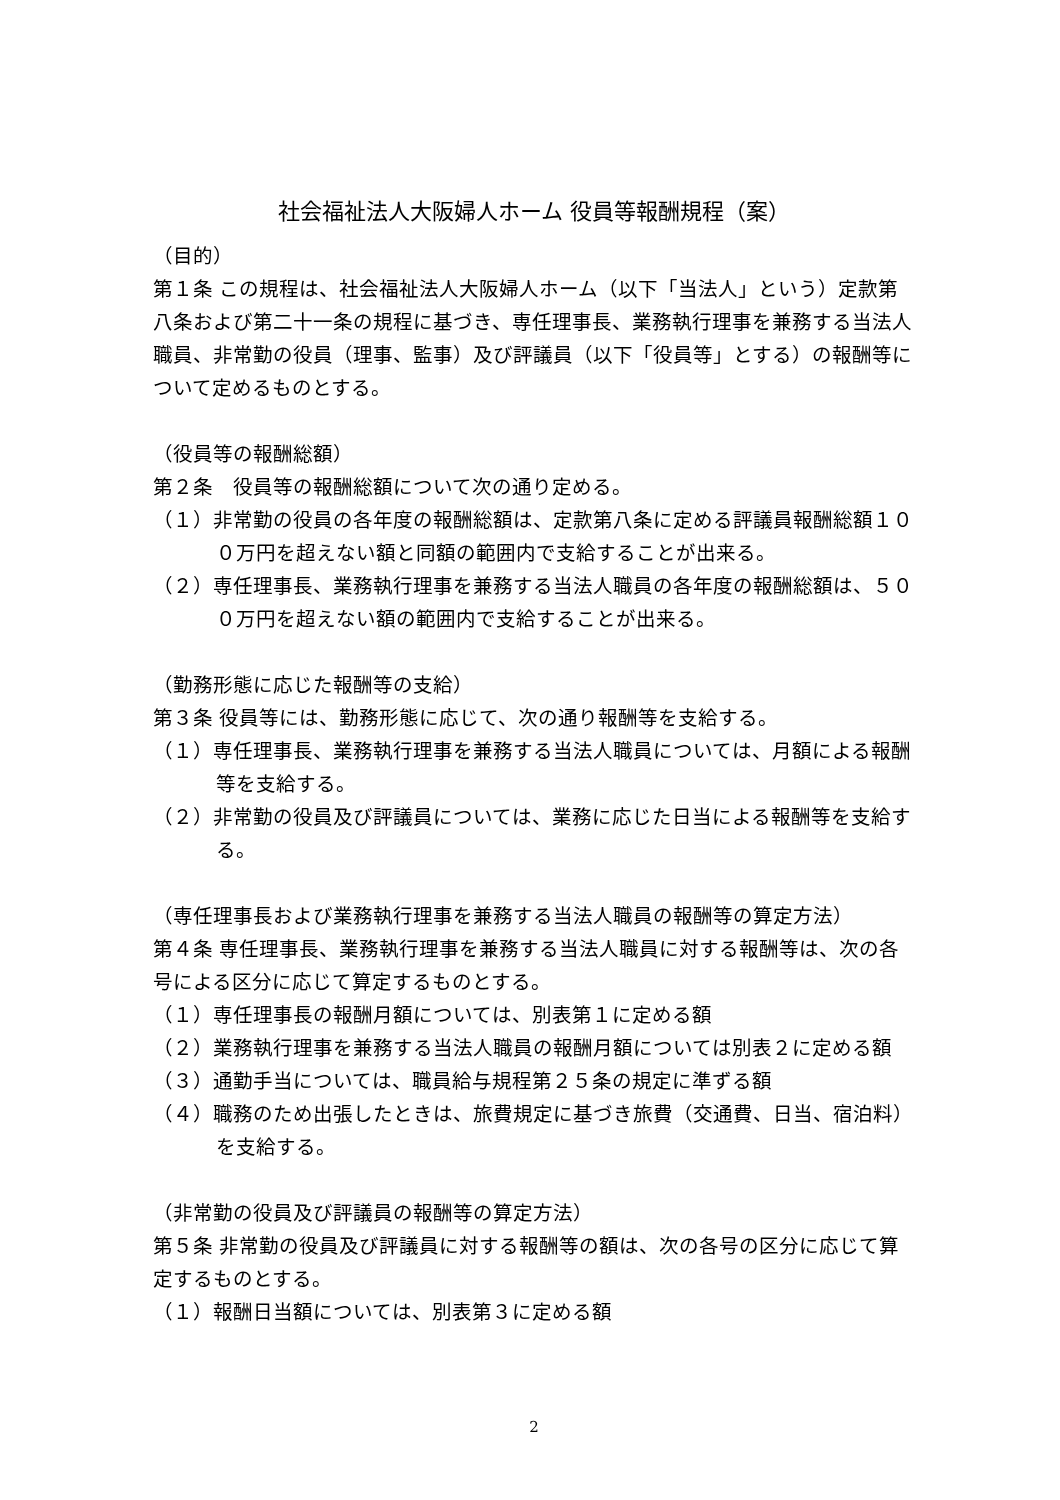社会福祉法人大阪婦人ホーム 役員等報酬規程（案）
（目的）
第１条 この規程は、社会福祉法人大阪婦人ホーム（以下「当法人」という）定款第八条および第二十一条の規程に基づき、専任理事長、業務執行理事を兼務する当法人職員、非常勤の役員（理事、監事）及び評議員（以下「役員等」とする）の報酬等について定めるものとする。
（役員等の報酬総額）
第２条　役員等の報酬総額について次の通り定める。
（１）非常勤の役員の各年度の報酬総額は、定款第八条に定める評議員報酬総額１００万円を超えない額と同額の範囲内で支給することが出来る。
（２）専任理事長、業務執行理事を兼務する当法人職員の各年度の報酬総額は、５００万円を超えない額の範囲内で支給することが出来る。
（勤務形態に応じた報酬等の支給）
第３条 役員等には、勤務形態に応じて、次の通り報酬等を支給する。
（１）専任理事長、業務執行理事を兼務する当法人職員については、月額による報酬等を支給する。
（２）非常勤の役員及び評議員については、業務に応じた日当による報酬等を支給する。
（専任理事長および業務執行理事を兼務する当法人職員の報酬等の算定方法）
第４条 専任理事長、業務執行理事を兼務する当法人職員に対する報酬等は、次の各号による区分に応じて算定するものとする。
（１）専任理事長の報酬月額については、別表第１に定める額
（２）業務執行理事を兼務する当法人職員の報酬月額については別表２に定める額
（３）通勤手当については、職員給与規程第２５条の規定に準ずる額
（４）職務のため出張したときは、旅費規定に基づき旅費（交通費、日当、宿泊料）を支給する。
（非常勤の役員及び評議員の報酬等の算定方法）
第５条 非常勤の役員及び評議員に対する報酬等の額は、次の各号の区分に応じて算定するものとする。
（１）報酬日当額については、別表第３に定める額
2